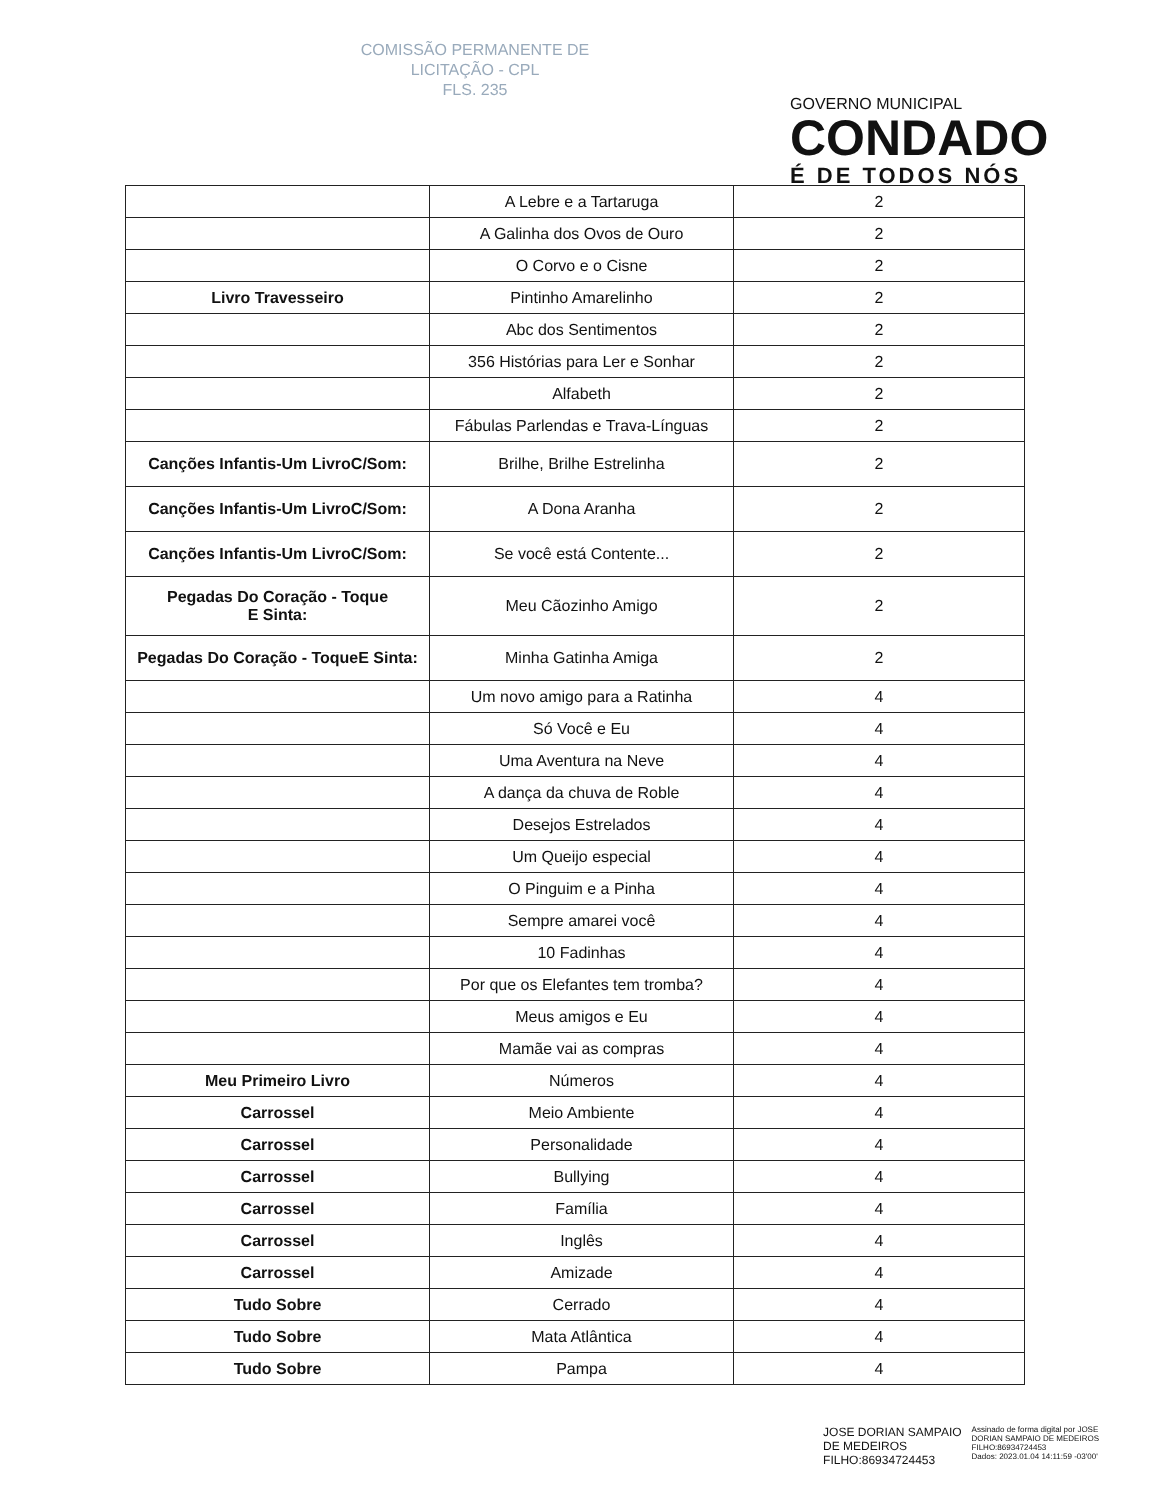COMISSÃO PERMANENTE DE
LICITAÇÃO - CPL
FLS. 235
GOVERNO MUNICIPAL
CONDADO
É DE TODOS NÓS
| | A Lebre e a Tartaruga | 2 |
| | A Galinha dos Ovos de Ouro | 2 |
| | O Corvo e o Cisne | 2 |
| Livro Travesseiro | Pintinho Amarelinho | 2 |
| | Abc dos Sentimentos | 2 |
| | 356 Histórias para Ler e Sonhar | 2 |
| | Alfabeth | 2 |
| | Fábulas Parlendas e Trava-Línguas | 2 |
| Canções Infantis-Um LivroC/Som: | Brilhe, Brilhe Estrelinha | 2 |
| Canções Infantis-Um LivroC/Som: | A Dona Aranha | 2 |
| Canções Infantis-Um LivroC/Som: | Se você está Contente... | 2 |
| Pegadas Do Coração - Toque E Sinta: | Meu Cãozinho Amigo | 2 |
| Pegadas Do Coração - ToqueE Sinta: | Minha Gatinha Amiga | 2 |
| | Um novo amigo para a Ratinha | 4 |
| | Só Você e Eu | 4 |
| | Uma Aventura na Neve | 4 |
| | A dança da chuva de Roble | 4 |
| | Desejos Estrelados | 4 |
| | Um Queijo especial | 4 |
| | O Pinguim e a Pinha | 4 |
| | Sempre amarei você | 4 |
| | 10 Fadinhas | 4 |
| | Por que os Elefantes tem tromba? | 4 |
| | Meus amigos e Eu | 4 |
| | Mamãe vai as compras | 4 |
| Meu Primeiro Livro | Números | 4 |
| Carrossel | Meio Ambiente | 4 |
| Carrossel | Personalidade | 4 |
| Carrossel | Bullying | 4 |
| Carrossel | Família | 4 |
| Carrossel | Inglês | 4 |
| Carrossel | Amizade | 4 |
| Tudo Sobre | Cerrado | 4 |
| Tudo Sobre | Mata Atlântica | 4 |
| Tudo Sobre | Pampa | 4 |
JOSE DORIAN SAMPAIO
DE MEDEIROS
FILHO:86934724453
Assinado de forma digital por JOSE
DORIAN SAMPAIO DE MEDEIROS
FILHO:86934724453
Dados: 2023.01.04 14:11:59 -03'00'